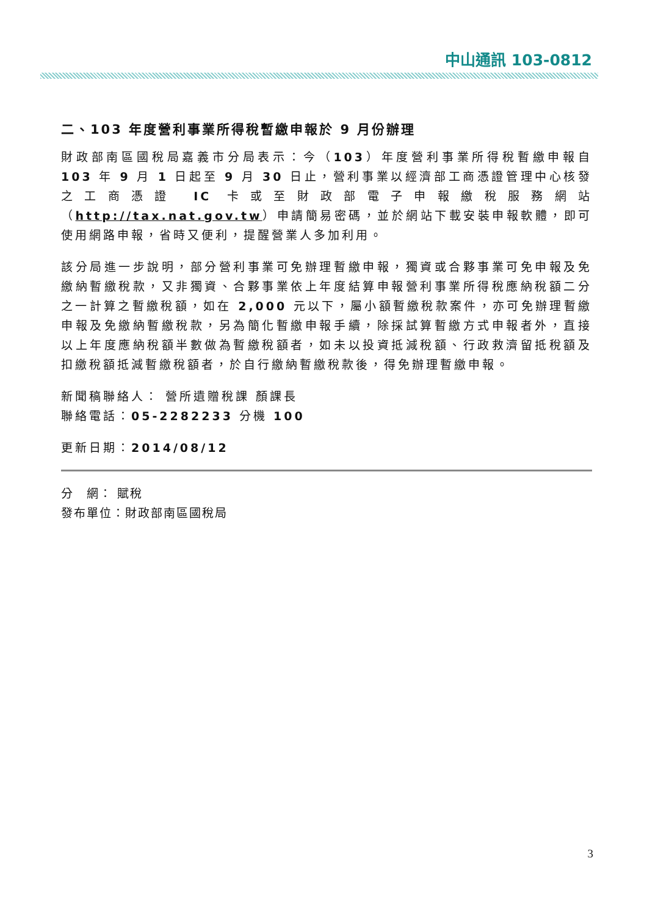中山通訊 103-0812
二、103 年度營利事業所得稅暫繳申報於 9 月份辦理
財政部南區國稅局嘉義市分局表示：今（103）年度營利事業所得稅暫繳申報自 103 年 9 月 1 日起至 9 月 30 日止，營利事業以經濟部工商憑證管理中心核發之工商憑證 IC 卡或至財政部電子申報繳稅服務網站（http://tax.nat.gov.tw）申請簡易密碼，並於網站下載安裝申報軟體，即可使用網路申報，省時又便利，提醒營業人多加利用。
該分局進一步說明，部分營利事業可免辦理暫繳申報，獨資或合夥事業可免申報及免繳納暫繳稅款，又非獨資、合夥事業依上年度結算申報營利事業所得稅應納稅額二分之一計算之暫繳稅額，如在 2,000 元以下，屬小額暫繳稅款案件，亦可免辦理暫繳申報及免繳納暫繳稅款，另為簡化暫繳申報手續，除採試算暫繳方式申報者外，直接以上年度應納稅額半數做為暫繳稅額者，如未以投資抵減稅額、行政救濟留抵稅額及扣繳稅額抵減暫繳稅額者，於自行繳納暫繳稅款後，得免辦理暫繳申報。
新聞稿聯絡人： 營所遺贈稅課 顏課長
聯絡電話：05-2282233 分機 100
更新日期：2014/08/12
分　網： 賦稅
發布單位：財政部南區國稅局
3